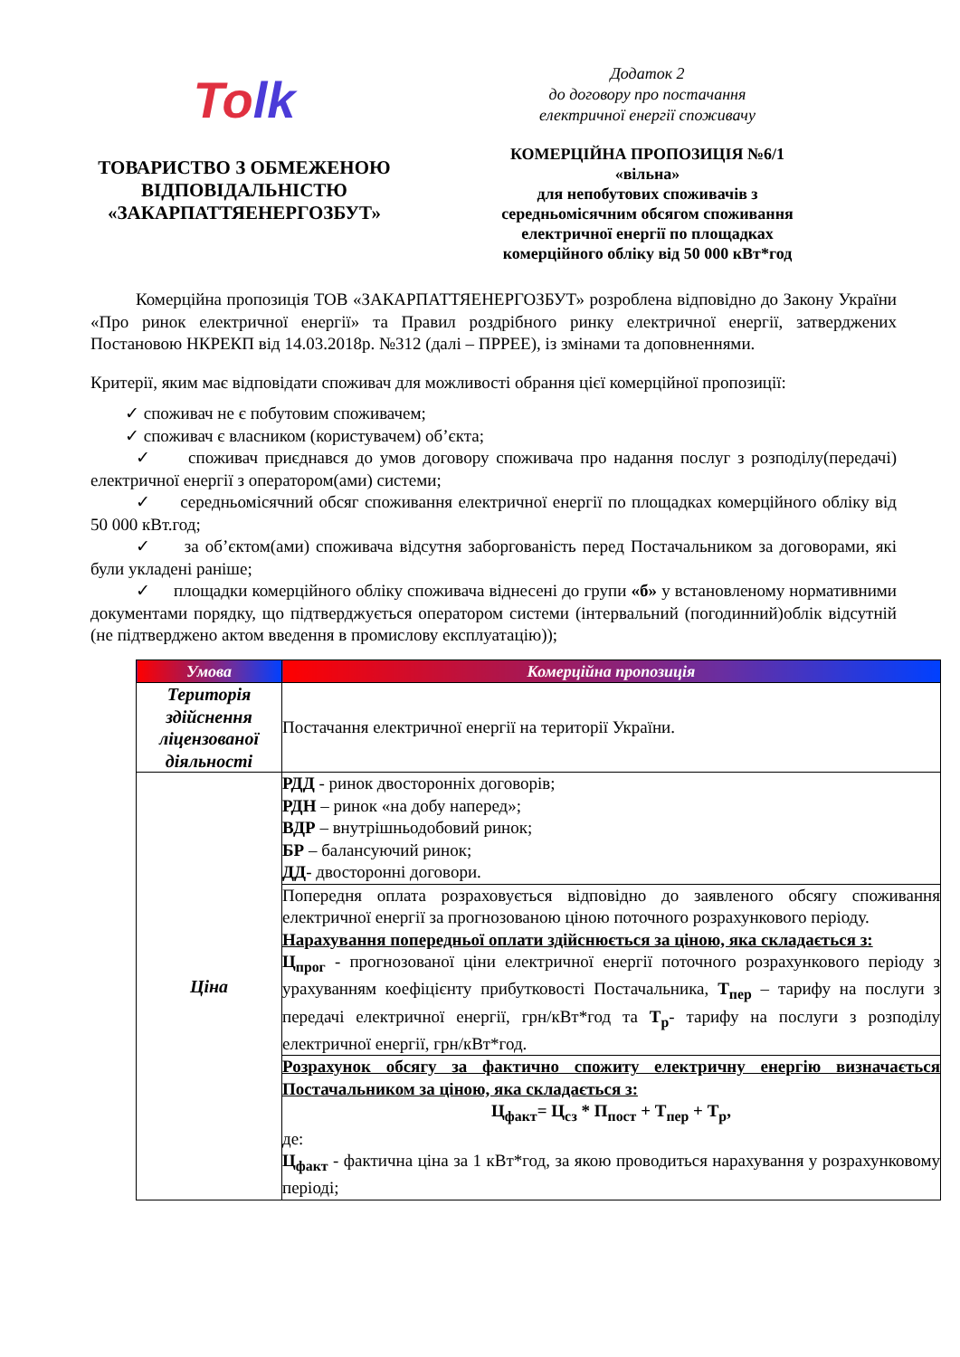Tolk
ТОВАРИСТВО З ОБМЕЖЕНОЮ
ВІДПОВІДАЛЬНІСТЮ
«ЗАКАРПАТТЯЕНЕРГОЗБУТ»
Додаток 2
до договору про постачання
електричної енергії споживачу
КОМЕРЦІЙНА ПРОПОЗИЦІЯ №6/1
«вільна»
для непобутових споживачів з
середньомісячним обсягом споживання
електричної енергії по площадках
комерційного обліку від 50 000 кВт*год
Комерційна пропозиція ТОВ «ЗАКАРПАТТЯЕНЕРГОЗБУТ» розроблена відповідно до Закону України «Про ринок електричної енергії» та Правил роздрібного ринку електричної енергії, затверджених Постановою НКРЕКП від 14.03.2018р. №312 (далі – ПРРЕЕ), із змінами та доповненнями.
Критерії, яким має відповідати споживач для можливості обрання цієї комерційної пропозиції:
✓ споживач не є побутовим споживачем;
✓ споживач є власником (користувачем) об’єкта;
✓ споживач приєднався до умов договору споживача про надання послуг з розподілу(передачі) електричної енергії з оператором(ами) системи;
✓ середньомісячний обсяг споживання електричної енергії по площадках комерційного обліку від 50 000 кВт.год;
✓ за об’єктом(ами) споживача відсутня заборгованість перед Постачальником за договорами, які були укладені раніше;
✓ площадки комерційного обліку споживача віднесені до групи «б» у встановленому нормативними документами порядку, що підтверджується оператором системи (інтервальний (погодинний)облік відсутній (не підтверджено актом введення в промислову експлуатацію));
| Умова | Комерційна пропозиція |
| --- | --- |
| Територія здійснення ліцензованої діяльності | Постачання електричної енергії на території України. |
| Ціна | РДД - ринок двосторонніх договорів; РДН – ринок «на добу наперед»; ВДР – внутрішньодобовий ринок; БР – балансуючий ринок; ДД - двосторонні договори. |
| | Попередня оплата розраховується відповідно до заявленого обсягу споживання електричної енергії за прогнозованою ціною поточного розрахункового періоду. Нарахування попередньої оплати здійснюється за ціною, яка складається з: Ц<sub>прог</sub> - прогнозованої ціни електричної енергії поточного розрахункового періоду з урахуванням коефіцієнту прибутковості Постачальника, Т<sub>пер</sub> – тарифу на послуги з передачі електричної енергії, грн/кВт*год та Т<sub>р</sub> - тарифу на послуги з розподілу електричної енергії, грн/кВт*год. |
| | Розрахунок обсягу за фактично спожиту електричну енергію визначається Постачальником за ціною, яка складається з: Ц<sub>факт</sub>= Ц<sub>сз</sub> * П<sub>пост</sub> + Т<sub>пер</sub> + Т<sub>р</sub>, де: Ц<sub>факт</sub> - фактична ціна за 1 кВт*год, за якою проводиться нарахування у розрахунковому періоді; |